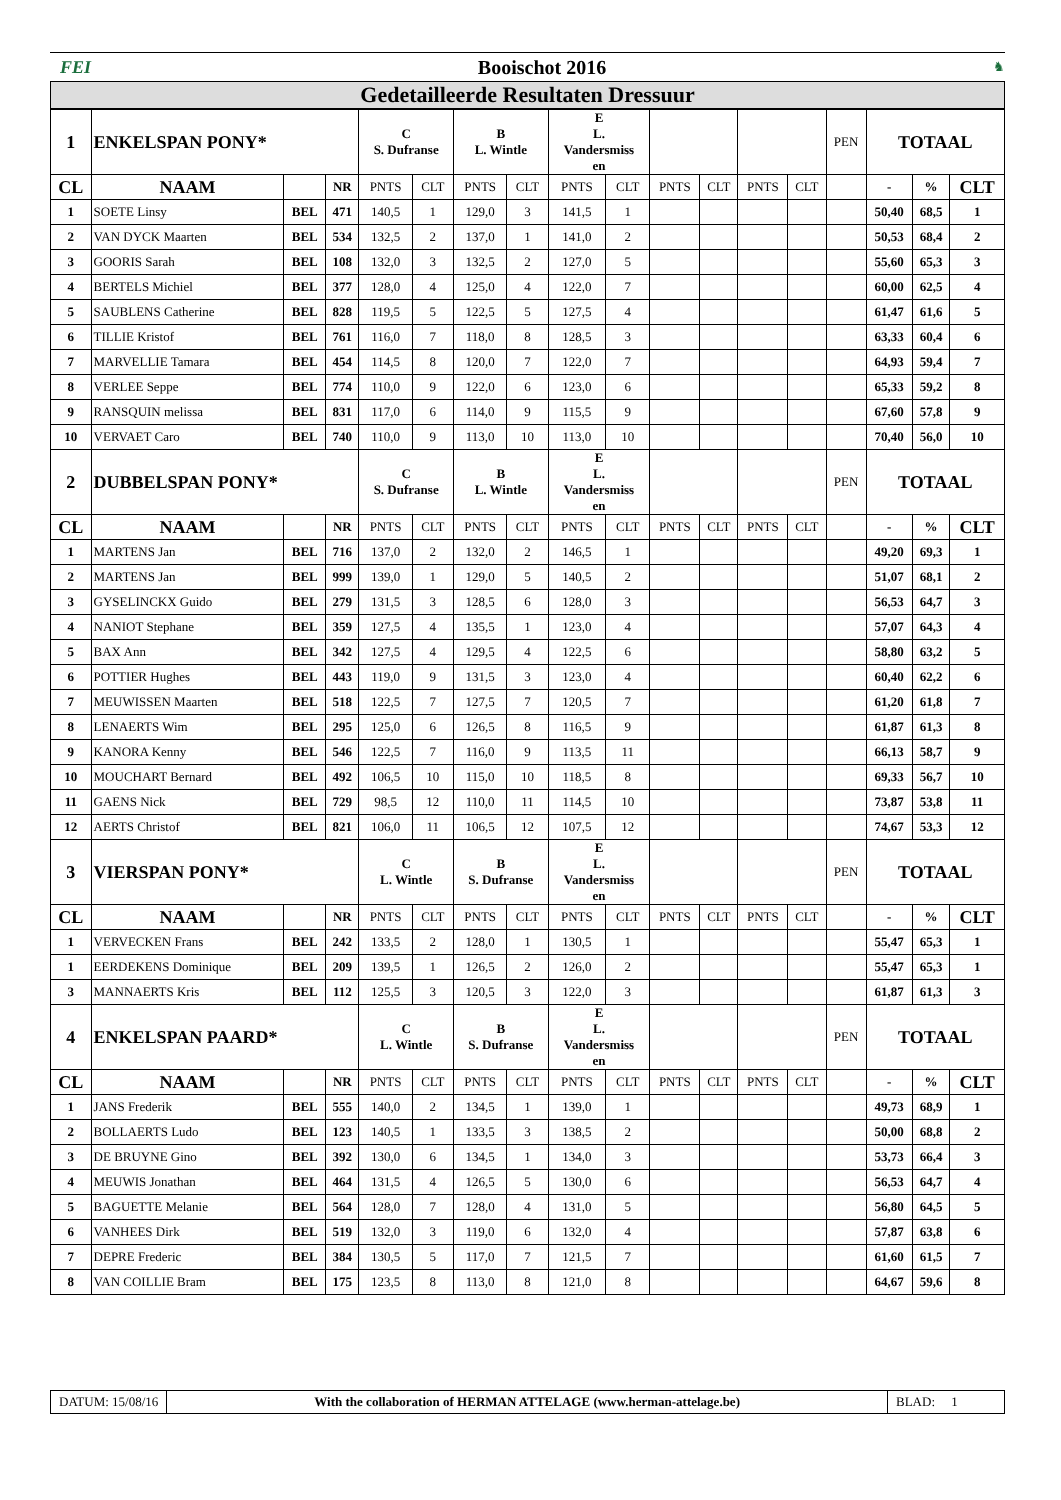FEI Booischot 2016
♞
Gedetailleerde Resultaten Dressuur
| 1 | ENKELSPAN PONY* | | | C S. Dufranse | | B L. Wintle | | E L. Vandersmiss en | | | | | | PEN | TOTAAL | | |
| CL | NAAM | | NR | PNTS | CLT | PNTS | CLT | PNTS | CLT | PNTS | CLT | PNTS | CLT | | - | % | CLT |
| 1 | SOETE Linsy | BEL | 471 | 140,5 | 1 | 129,0 | 3 | 141,5 | 1 | | | | | | 50,40 | 68,5 | 1 |
| 2 | VAN DYCK Maarten | BEL | 534 | 132,5 | 2 | 137,0 | 1 | 141,0 | 2 | | | | | | 50,53 | 68,4 | 2 |
| 3 | GOORIS Sarah | BEL | 108 | 132,0 | 3 | 132,5 | 2 | 127,0 | 5 | | | | | | 55,60 | 65,3 | 3 |
| 4 | BERTELS Michiel | BEL | 377 | 128,0 | 4 | 125,0 | 4 | 122,0 | 7 | | | | | | 60,00 | 62,5 | 4 |
| 5 | SAUBLENS Catherine | BEL | 828 | 119,5 | 5 | 122,5 | 5 | 127,5 | 4 | | | | | | 61,47 | 61,6 | 5 |
| 6 | TILLIE Kristof | BEL | 761 | 116,0 | 7 | 118,0 | 8 | 128,5 | 3 | | | | | | 63,33 | 60,4 | 6 |
| 7 | MARVELLIE Tamara | BEL | 454 | 114,5 | 8 | 120,0 | 7 | 122,0 | 7 | | | | | | 64,93 | 59,4 | 7 |
| 8 | VERLEE Seppe | BEL | 774 | 110,0 | 9 | 122,0 | 6 | 123,0 | 6 | | | | | | 65,33 | 59,2 | 8 |
| 9 | RANSQUIN melissa | BEL | 831 | 117,0 | 6 | 114,0 | 9 | 115,5 | 9 | | | | | | 67,60 | 57,8 | 9 |
| 10 | VERVAET Caro | BEL | 740 | 110,0 | 9 | 113,0 | 10 | 113,0 | 10 | | | | | | 70,40 | 56,0 | 10 |
| 2 | DUBBELSPAN PONY* | | | C S. Dufranse | | B L. Wintle | | E L. Vandersmiss en | | | | | | PEN | TOTAAL | | |
| CL | NAAM | | NR | PNTS | CLT | PNTS | CLT | PNTS | CLT | PNTS | CLT | PNTS | CLT | | - | % | CLT |
| 1 | MARTENS Jan | BEL | 716 | 137,0 | 2 | 132,0 | 2 | 146,5 | 1 | | | | | | 49,20 | 69,3 | 1 |
| 2 | MARTENS Jan | BEL | 999 | 139,0 | 1 | 129,0 | 5 | 140,5 | 2 | | | | | | 51,07 | 68,1 | 2 |
| 3 | GYSELINCKX Guido | BEL | 279 | 131,5 | 3 | 128,5 | 6 | 128,0 | 3 | | | | | | 56,53 | 64,7 | 3 |
| 4 | NANIOT Stephane | BEL | 359 | 127,5 | 4 | 135,5 | 1 | 123,0 | 4 | | | | | | 57,07 | 64,3 | 4 |
| 5 | BAX Ann | BEL | 342 | 127,5 | 4 | 129,5 | 4 | 122,5 | 6 | | | | | | 58,80 | 63,2 | 5 |
| 6 | POTTIER Hughes | BEL | 443 | 119,0 | 9 | 131,5 | 3 | 123,0 | 4 | | | | | | 60,40 | 62,2 | 6 |
| 7 | MEUWISSEN Maarten | BEL | 518 | 122,5 | 7 | 127,5 | 7 | 120,5 | 7 | | | | | | 61,20 | 61,8 | 7 |
| 8 | LENAERTS Wim | BEL | 295 | 125,0 | 6 | 126,5 | 8 | 116,5 | 9 | | | | | | 61,87 | 61,3 | 8 |
| 9 | KANORA Kenny | BEL | 546 | 122,5 | 7 | 116,0 | 9 | 113,5 | 11 | | | | | | 66,13 | 58,7 | 9 |
| 10 | MOUCHART Bernard | BEL | 492 | 106,5 | 10 | 115,0 | 10 | 118,5 | 8 | | | | | | 69,33 | 56,7 | 10 |
| 11 | GAENS Nick | BEL | 729 | 98,5 | 12 | 110,0 | 11 | 114,5 | 10 | | | | | | 73,87 | 53,8 | 11 |
| 12 | AERTS Christof | BEL | 821 | 106,0 | 11 | 106,5 | 12 | 107,5 | 12 | | | | | | 74,67 | 53,3 | 12 |
| 3 | VIERSPAN PONY* | | | C L. Wintle | | B S. Dufranse | | E L. Vandersmiss en | | | | | | PEN | TOTAAL | | |
| CL | NAAM | | NR | PNTS | CLT | PNTS | CLT | PNTS | CLT | PNTS | CLT | PNTS | CLT | | - | % | CLT |
| 1 | VERVECKEN Frans | BEL | 242 | 133,5 | 2 | 128,0 | 1 | 130,5 | 1 | | | | | | 55,47 | 65,3 | 1 |
| 1 | EERDEKENS Dominique | BEL | 209 | 139,5 | 1 | 126,5 | 2 | 126,0 | 2 | | | | | | 55,47 | 65,3 | 1 |
| 3 | MANNAERTS Kris | BEL | 112 | 125,5 | 3 | 120,5 | 3 | 122,0 | 3 | | | | | | 61,87 | 61,3 | 3 |
| 4 | ENKELSPAN PAARD* | | | C L. Wintle | | B S. Dufranse | | E L. Vandersmiss en | | | | | | PEN | TOTAAL | | |
| CL | NAAM | | NR | PNTS | CLT | PNTS | CLT | PNTS | CLT | PNTS | CLT | PNTS | CLT | | - | % | CLT |
| 1 | JANS Frederik | BEL | 555 | 140,0 | 2 | 134,5 | 1 | 139,0 | 1 | | | | | | 49,73 | 68,9 | 1 |
| 2 | BOLLAERTS Ludo | BEL | 123 | 140,5 | 1 | 133,5 | 3 | 138,5 | 2 | | | | | | 50,00 | 68,8 | 2 |
| 3 | DE BRUYNE Gino | BEL | 392 | 130,0 | 6 | 134,5 | 1 | 134,0 | 3 | | | | | | 53,73 | 66,4 | 3 |
| 4 | MEUWIS Jonathan | BEL | 464 | 131,5 | 4 | 126,5 | 5 | 130,0 | 6 | | | | | | 56,53 | 64,7 | 4 |
| 5 | BAGUETTE Melanie | BEL | 564 | 128,0 | 7 | 128,0 | 4 | 131,0 | 5 | | | | | | 56,80 | 64,5 | 5 |
| 6 | VANHEES Dirk | BEL | 519 | 132,0 | 3 | 119,0 | 6 | 132,0 | 4 | | | | | | 57,87 | 63,8 | 6 |
| 7 | DEPRE Frederic | BEL | 384 | 130,5 | 5 | 117,0 | 7 | 121,5 | 7 | | | | | | 61,60 | 61,5 | 7 |
| 8 | VAN COILLIE Bram | BEL | 175 | 123,5 | 8 | 113,0 | 8 | 121,0 | 8 | | | | | | 64,67 | 59,6 | 8 |
DATUM: 15/08/16 With the collaboration of HERMAN ATTELAGE (www.herman-attelage.be)
BLAD: 1